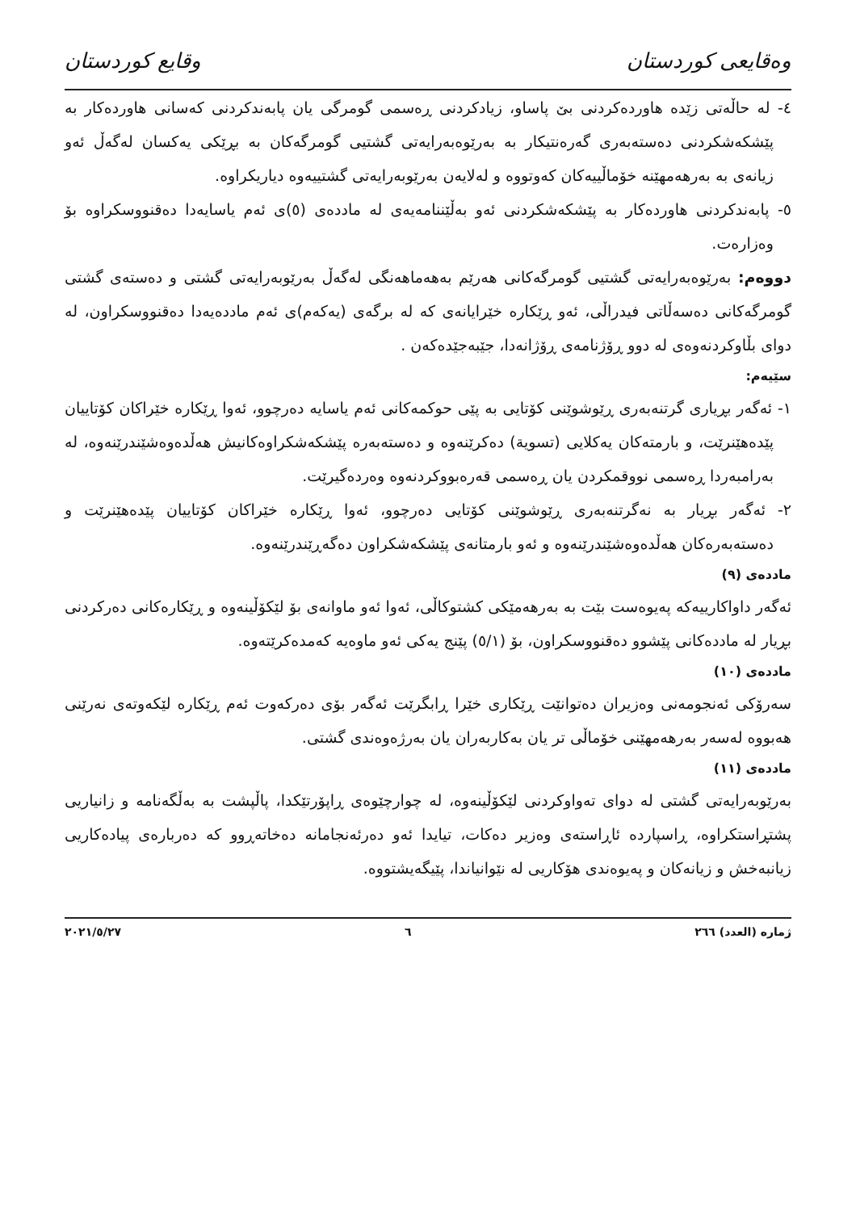وەقایعی کوردستان وقايع كوردستان
٤- لە حاڵەتی زێدە هاوردەکردنی بێ پاساو، زیادکردنی ڕەسمی گومرگی یان پابەندکردنی کەسانی هاوردەکار بە پێشکەشکردنی دەستەبەری گەرەنتیکار بە بەرێوەبەرایەتی گشتیی گومرگەکان بە بڕێکی یەکسان لەگەڵ ئەو زیانەی بە بەرهەمهێنە خۆماڵییەکان کەوتووە و لەلایەن بەرێوبەرایەتی گشتییەوە دیاریکراوە.
٥- پابەندکردنی هاوردەکار بە پێشکەشکردنی ئەو بەڵێننامەیەی لە ماددەی (٥)ی ئەم یاسایەدا دەقنووسکراوە بۆ وەزارەت.
دووەم: بەرێوەبەرایەتی گشتیی گومرگەکانی هەرێم بەهەماهەنگی لەگەڵ بەرێوبەرایەتی گشتی و دەستەی گشتی گومرگەکانی دەسەڵاتی فیدراڵی، ئەو ڕێکارە خێرایانەی کە لە برگەی (یەکەم)ی ئەم ماددەیەدا دەقنووسکراون، لە دوای بڵاوکردنەوەی لە دوو ڕۆژنامەی ڕۆژانەدا، جێبەجێدەکەن .
سێیەم:
١- ئەگەر بڕیاری گرتنەبەری ڕێوشوێنی کۆتایی بە پێی حوکمەکانی ئەم یاسایە دەرچوو، ئەوا ڕێکارە خێراکان کۆتاییان پێدەهێنرێت، و بارمتەکان یەکلایی (تسویة) دەکرێنەوە و دەستەبەرە پێشکەشکراوەکانیش هەڵدەوەشێندرێنەوە، لە بەرامبەردا ڕەسمی نووقمکردن یان ڕەسمی قەرەبووکردنەوە وەردەگیرێت.
٢- ئەگەر بڕیار بە نەگرتنەبەری ڕێوشوێنی کۆتایی دەرچوو، ئەوا ڕێکارە خێراکان کۆتاییان پێدەهێنرێت و دەستەبەرەکان هەڵدەوەشێندرێنەوە و ئەو بارمتانەی پێشکەشکراون دەگەڕێندرێنەوە.
ماددەی (٩)
ئەگەر داواکارییەکە پەیوەست بێت بە بەرهەمێکی کشتوکاڵی، ئەوا ئەو ماوانەی بۆ لێکۆڵینەوە و ڕێکارەکانی دەرکردنی بڕیار لە ماددەکانی پێشوو دەقنووسکراون، بۆ (٥/١) پێنج یەکی ئەو ماوەیە کەمدەکرێتەوە.
ماددەی (١٠)
سەرۆکی ئەنجومەنی وەزیران دەتوانێت ڕێکاری خێرا ڕابگرێت ئەگەر بۆی دەرکەوت ئەم ڕێکارە لێکەوتەی نەرێنی هەبووە لەسەر بەرهەمهێنی خۆماڵی تر یان بەکاربەران یان بەرژەوەندی گشتی.
ماددەی (١١)
بەرێوبەرایەتی گشتی لە دوای تەواوکردنی لێکۆڵینەوە، لە چوارچێوەی ڕاپۆرتێکدا، پاڵپشت بە بەڵگەنامە و زانیاریی پشتڕاستکراوە، ڕاسپاردە ئاڕاستەی وەزیر دەکات، تیایدا ئەو دەرئەنجامانە دەخاتەڕوو کە دەربارەی پیادەکاریی زیانبەخش و زیانەکان و پەیوەندی هۆکاریی لە نێوانیاندا، پێیگەیشتووە.
ژمارە (العدد) ٢٦٦ ٦ ٢٠٢١/٥/٢٧